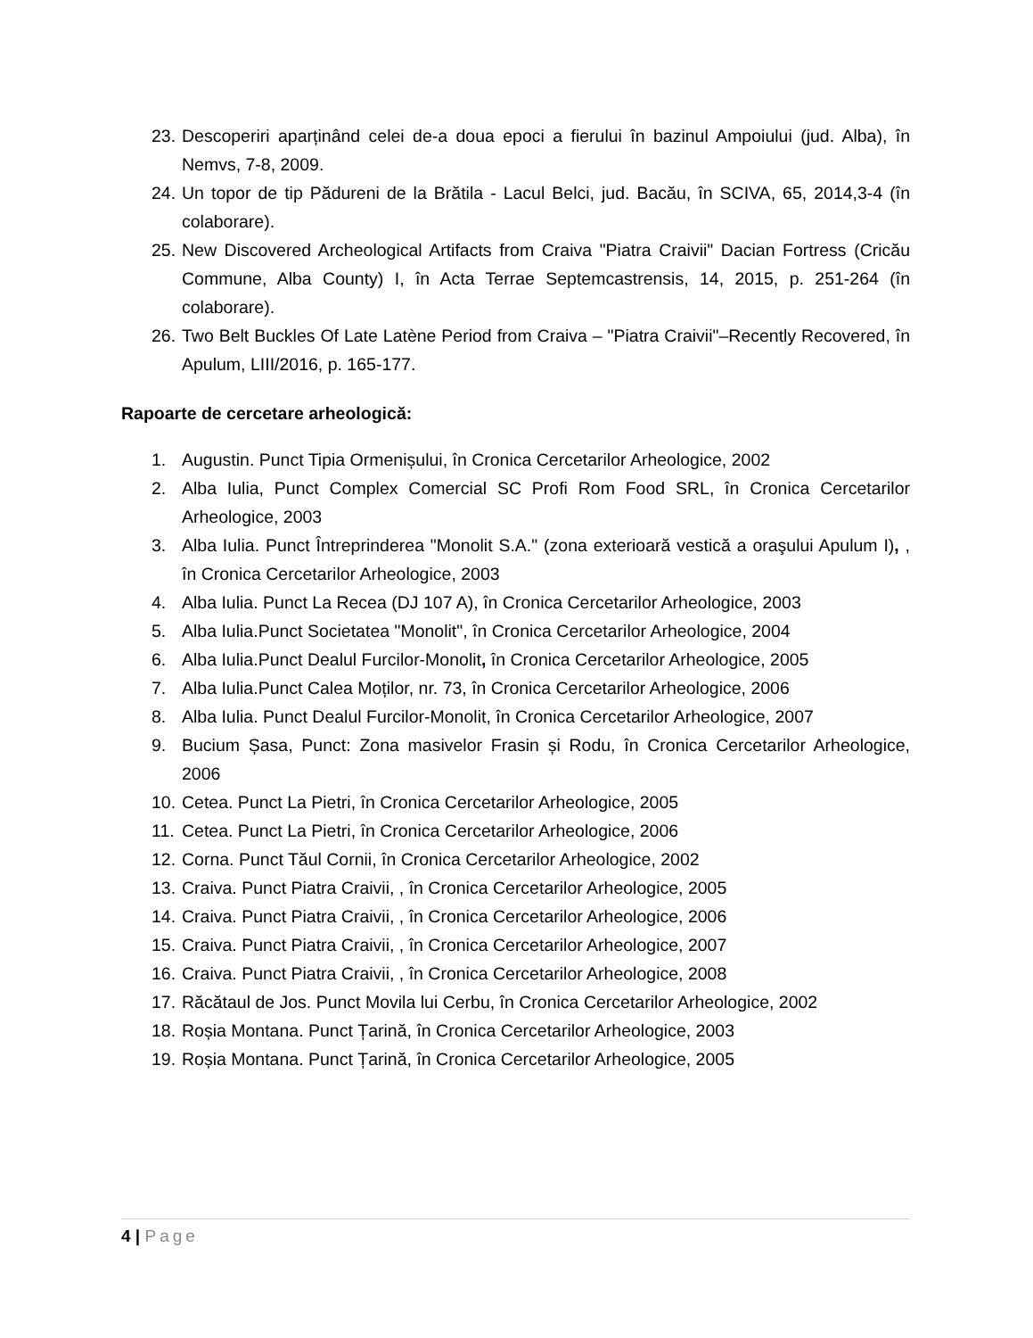23.
Descoperiri aparținând celei de-a doua epoci a fierului în bazinul Ampoiului (jud. Alba), în Nemvs, 7-8, 2009.
24.
Un topor de tip Pădureni de la Brătila - Lacul Belci, jud. Bacău, în SCIVA, 65, 2014,3-4 (în colaborare).
25.
New Discovered Archeological Artifacts from Craiva "Piatra Craivii" Dacian Fortress (Cricău Commune, Alba County) I, în Acta Terrae Septemcastrensis, 14, 2015, p. 251-264 (în colaborare).
26.
Two Belt Buckles Of Late Latène Period from Craiva – "Piatra Craivii"–Recently Recovered, în Apulum, LIII/2016, p. 165-177.
Rapoarte de cercetare arheologică:
1. Augustin. Punct Tipia Ormenișului, în Cronica Cercetarilor Arheologice, 2002
2. Alba Iulia, Punct Complex Comercial SC Profi Rom Food SRL, în Cronica Cercetarilor Arheologice, 2003
3. Alba Iulia. Punct Întreprinderea "Monolit S.A." (zona exterioară vestică a oraşului Apulum I), , în Cronica Cercetarilor Arheologice, 2003
4. Alba Iulia. Punct La Recea (DJ 107 A), în Cronica Cercetarilor Arheologice, 2003
5. Alba Iulia.Punct Societatea "Monolit", în Cronica Cercetarilor Arheologice, 2004
6. Alba Iulia.Punct Dealul Furcilor-Monolit, în Cronica Cercetarilor Arheologice, 2005
7. Alba Iulia.Punct Calea Moților, nr. 73, în Cronica Cercetarilor Arheologice, 2006
8. Alba Iulia. Punct Dealul Furcilor-Monolit, în Cronica Cercetarilor Arheologice, 2007
9. Bucium Șasa, Punct: Zona masivelor Frasin și Rodu, în Cronica Cercetarilor Arheologice, 2006
10.
Cetea. Punct La Pietri, în Cronica Cercetarilor Arheologice, 2005
11.
Cetea. Punct La Pietri, în Cronica Cercetarilor Arheologice, 2006
12.
Corna. Punct Tăul Cornii, în Cronica Cercetarilor Arheologice, 2002
13.
Craiva. Punct Piatra Craivii, , în Cronica Cercetarilor Arheologice, 2005
14.
Craiva. Punct Piatra Craivii, , în Cronica Cercetarilor Arheologice, 2006
15.
Craiva. Punct Piatra Craivii, , în Cronica Cercetarilor Arheologice, 2007
16.
Craiva. Punct Piatra Craivii, , în Cronica Cercetarilor Arheologice, 2008
17.
Răcătaul de Jos. Punct Movila lui Cerbu, în Cronica Cercetarilor Arheologice, 2002
18.
Roșia Montana. Punct Țarină, în Cronica Cercetarilor Arheologice, 2003
19.
Roșia Montana. Punct Țarină, în Cronica Cercetarilor Arheologice, 2005
4 | Page